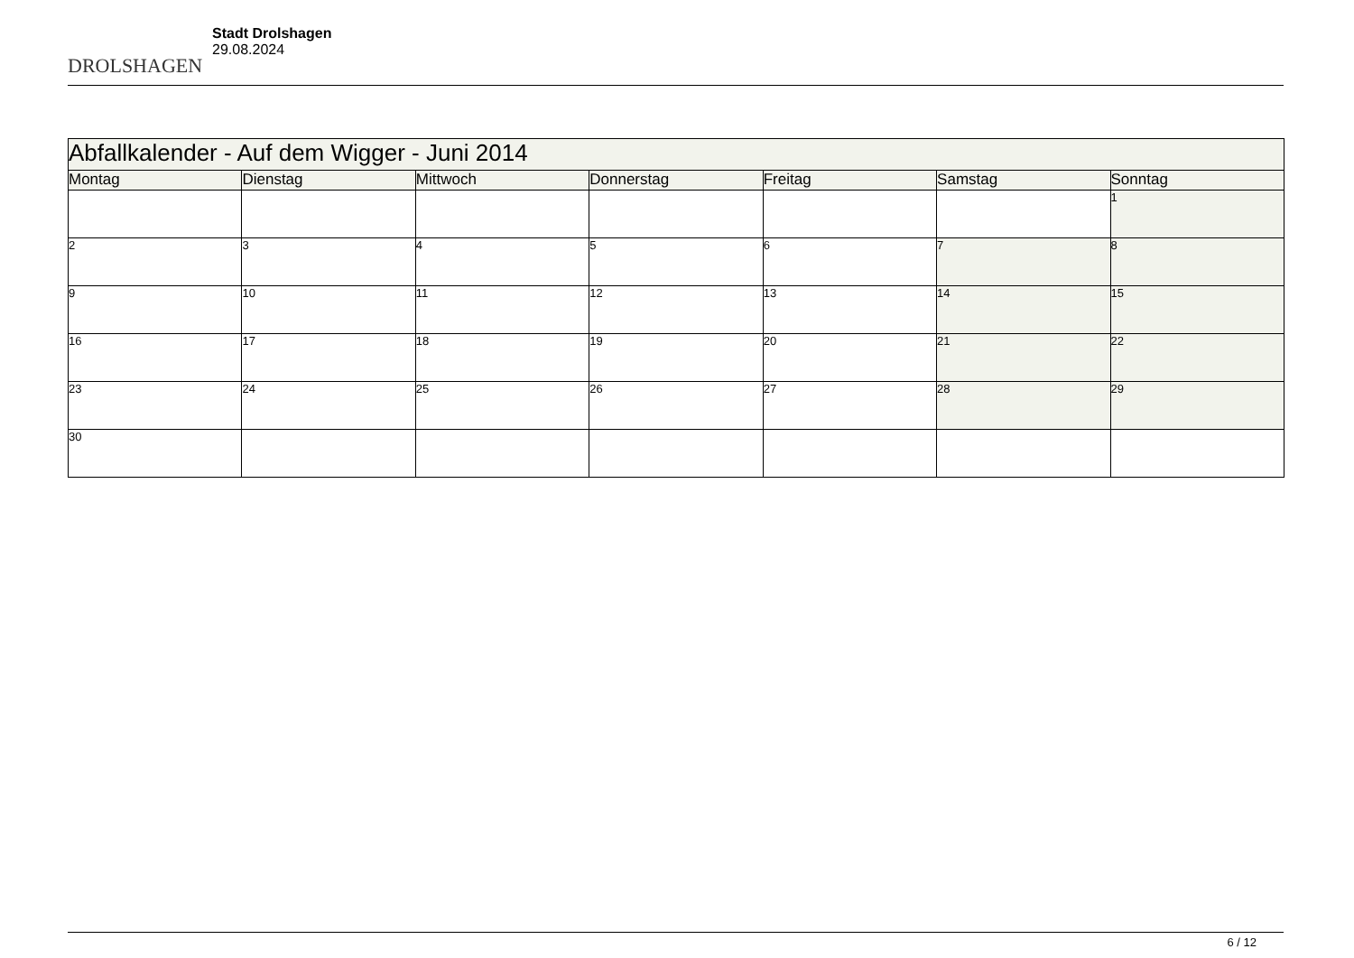DROLSHAGEN
Stadt Drolshagen
29.08.2024
| Abfallkalender - Auf dem Wigger - Juni 2014 | | | | | | |
| Montag | Dienstag | Mittwoch | Donnerstag | Freitag | Samstag | Sonntag |
| | | | | | | 1 |
| 2 | 3 | 4 | 5 | 6 | 7 | 8 |
| 9 | 10 | 11 | 12 | 13 | 14 | 15 |
| 16 | 17 | 18 | 19 | 20 | 21 | 22 |
| 23 | 24 | 25 | 26 | 27 | 28 | 29 |
| 30 | | | | | | |
6 / 12